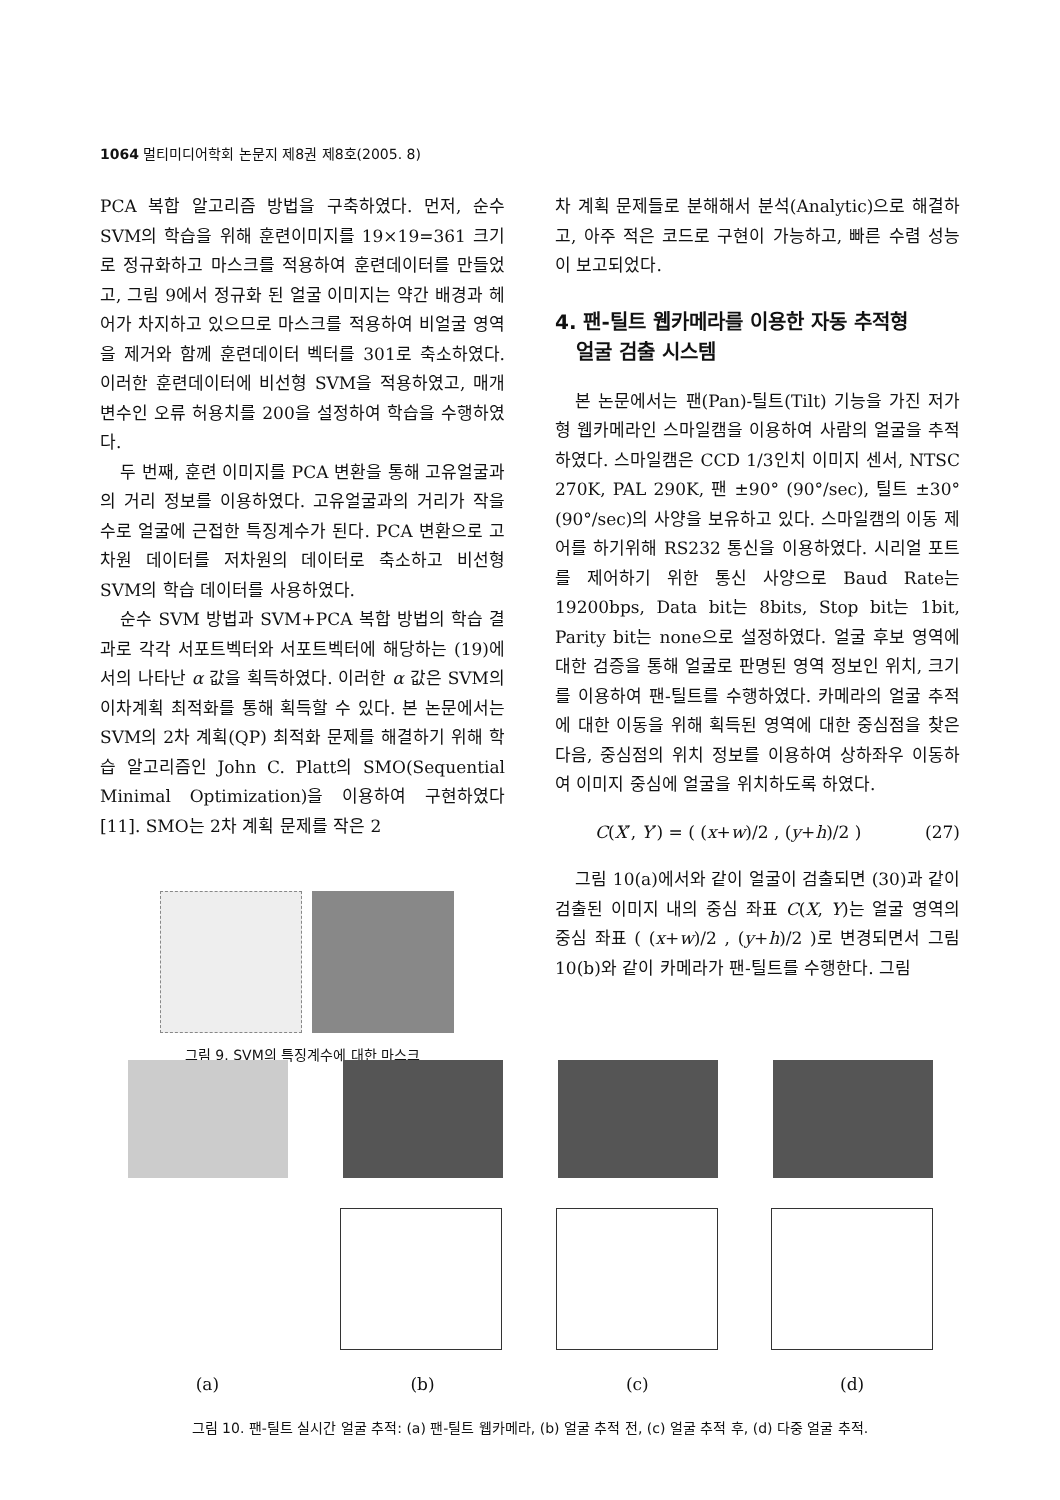1064 멀티미디어학회 논문지 제8권 제8호(2005. 8)
PCA 복합 알고리즘 방법을 구축하였다. 먼저, 순수 SVM의 학습을 위해 훈련이미지를 19×19=361 크기로 정규화하고 마스크를 적용하여 훈련데이터를 만들었고, 그림 9에서 정규화 된 얼굴 이미지는 약간 배경과 헤어가 차지하고 있으므로 마스크를 적용하여 비얼굴 영역을 제거와 함께 훈련데이터 벡터를 301로 축소하였다. 이러한 훈련데이터에 비선형 SVM을 적용하였고, 매개변수인 오류 허용치를 200을 설정하여 학습을 수행하였다.
두 번째, 훈련 이미지를 PCA 변환을 통해 고유얼굴과의 거리 정보를 이용하였다. 고유얼굴과의 거리가 작을 수로 얼굴에 근접한 특징계수가 된다. PCA 변환으로 고차원 데이터를 저차원의 데이터로 축소하고 비선형 SVM의 학습 데이터를 사용하였다.
순수 SVM 방법과 SVM+PCA 복합 방법의 학습 결과로 각각 서포트벡터와 서포트벡터에 해당하는 (19)에서의 나타난 α 값을 획득하였다. 이러한 α 값은 SVM의 이차계획 최적화를 통해 획득할 수 있다. 본 논문에서는 SVM의 2차 계획(QP) 최적화 문제를 해결하기 위해 학습 알고리즘인 John C. Platt의 SMO(Sequential Minimal Optimization)을 이용하여 구현하였다[11]. SMO는 2차 계획 문제를 작은 2
그림 9. SVM의 특징계수에 대한 마스크
차 계획 문제들로 분해해서 분석(Analytic)으로 해결하고, 아주 적은 코드로 구현이 가능하고, 빠른 수렴 성능이 보고되었다.
4. 팬-틸트 웹카메라를 이용한 자동 추적형
얼굴 검출 시스템
본 논문에서는 팬(Pan)-틸트(Tilt) 기능을 가진 저가형 웹카메라인 스마일캠을 이용하여 사람의 얼굴을 추적하였다. 스마일캠은 CCD 1/3인치 이미지 센서, NTSC 270K, PAL 290K, 팬 ±90° (90°/sec), 틸트 ±30° (90°/sec)의 사양을 보유하고 있다. 스마일캠의 이동 제어를 하기위해 RS232 통신을 이용하였다. 시리얼 포트를 제어하기 위한 통신 사양으로 Baud Rate는 19200bps, Data bit는 8bits, Stop bit는 1bit, Parity bit는 none으로 설정하였다. 얼굴 후보 영역에 대한 검증을 통해 얼굴로 판명된 영역 정보인 위치, 크기를 이용하여 팬-틸트를 수행하였다. 카메라의 얼굴 추적에 대한 이동을 위해 획득된 영역에 대한 중심점을 찾은 다음, 중심점의 위치 정보를 이용하여 상하좌우 이동하여 이미지 중심에 얼굴을 위치하도록 하였다.
C(X′, Y′) = ( (x+w)/2 , (y+h)/2 ) (27)
그림 10(a)에서와 같이 얼굴이 검출되면 (30)과 같이 검출된 이미지 내의 중심 좌표 C(X, Y)는 얼굴 영역의 중심 좌표 ( (x+w)/2 , (y+h)/2 )로 변경되면서 그림 10(b)와 같이 카메라가 팬-틸트를 수행한다. 그림
(a) (b) (c) (d)
그림 10. 팬-틸트 실시간 얼굴 추적: (a) 팬-틸트 웹카메라, (b) 얼굴 추적 전, (c) 얼굴 추적 후, (d) 다중 얼굴 추적.